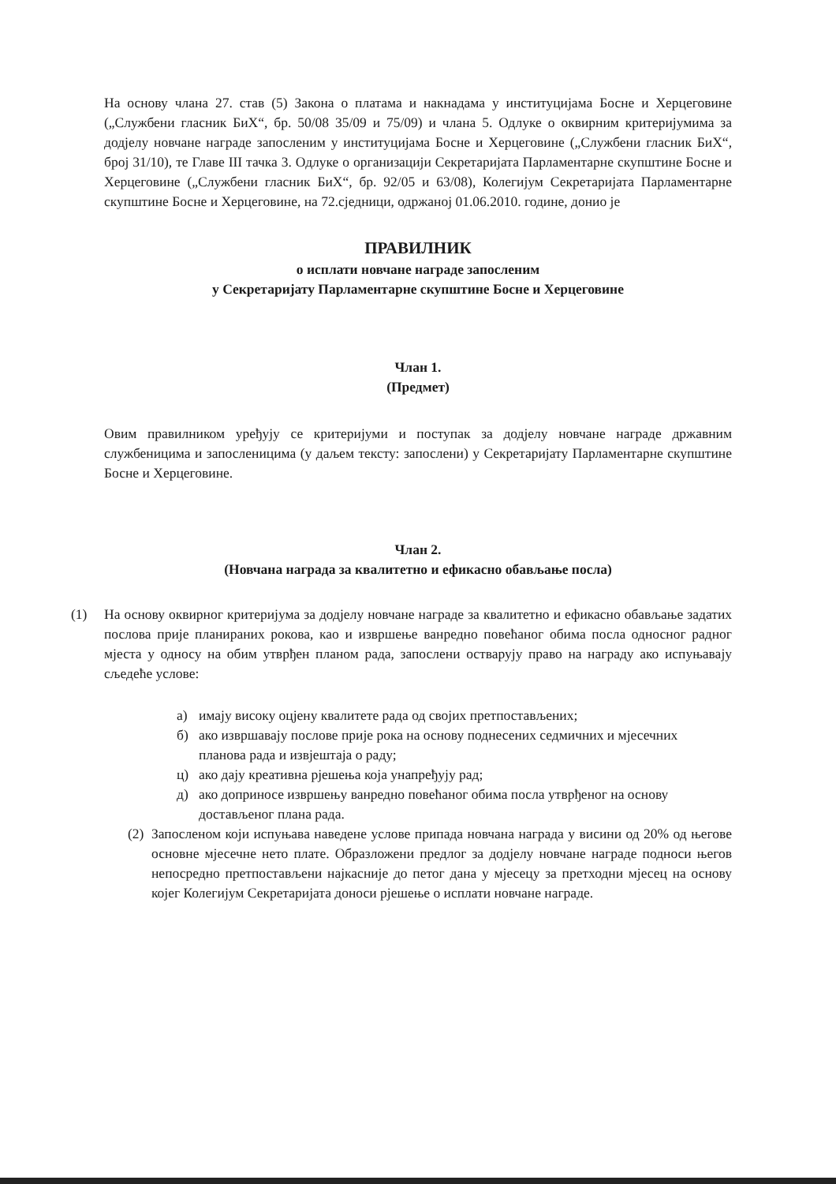На основу члана 27. став (5) Закона о платама и накнадама у институцијама Босне и Херцеговине („Службени гласник БиХ“, бр. 50/08 35/09 и 75/09) и члана 5. Одлуке о оквирним критеријумима за додјелу новчане награде запосленим у институцијама Босне и Херцеговине („Службени гласник БиХ“, број 31/10), те Главе III тачка 3. Одлуке о организацији Секретаријата Парламентарне скупштине Босне и Херцеговине („Службени гласник БиХ“, бр. 92/05 и 63/08), Колегијум Секретаријата Парламентарне скупштине Босне и Херцеговине, на 72.сједници, одржаној 01.06.2010. године, донио је
ПРАВИЛНИК
о исплати новчане награде запосленим
у Секретаријату Парламентарне скупштине Босне и Херцеговине
Члан 1.
(Предмет)
Овим правилником уређују се критеријуми и поступак за додјелу новчане награде државним службеницима и запосленицима (у даљем тексту: запослени) у Секретаријату Парламентарне скупштине Босне и Херцеговине.
Члан 2.
(Новчана награда за квалитетно и ефикасно обављање посла)
(1) На основу оквирног критеријума за додјелу новчане награде за квалитетно и ефикасно обављање задатих послова прије планираних рокова, као и извршење ванредно повећаног обима посла односног радног мјеста у односу на обим утврђен планом рада, запослени остварују право на награду ако испуњавају сљедеће услове:
а) имају високу оцјену квалитете рада од својих претпостављених;
б) ако извршавају послове прије рока на основу поднесених седмичних и мјесечних планова рада и извјештаја о раду;
ц) ако дају креативна рјешења која унапређују рад;
д) ако доприносе извршењу ванредно повећаног обима посла утврђеног на основу достављеног плана рада.
(2)
Запосленом који испуњава наведене услове припада новчана награда у висини од 20% од његове основне мјесечне нето плате. Образложени предлог за додјелу новчане награде подноси његов непосредно претпостављени најкасније до петог дана у мјесецу за претходни мјесец на основу којег Колегијум Секретаријата доноси рјешење о исплати новчане награде.